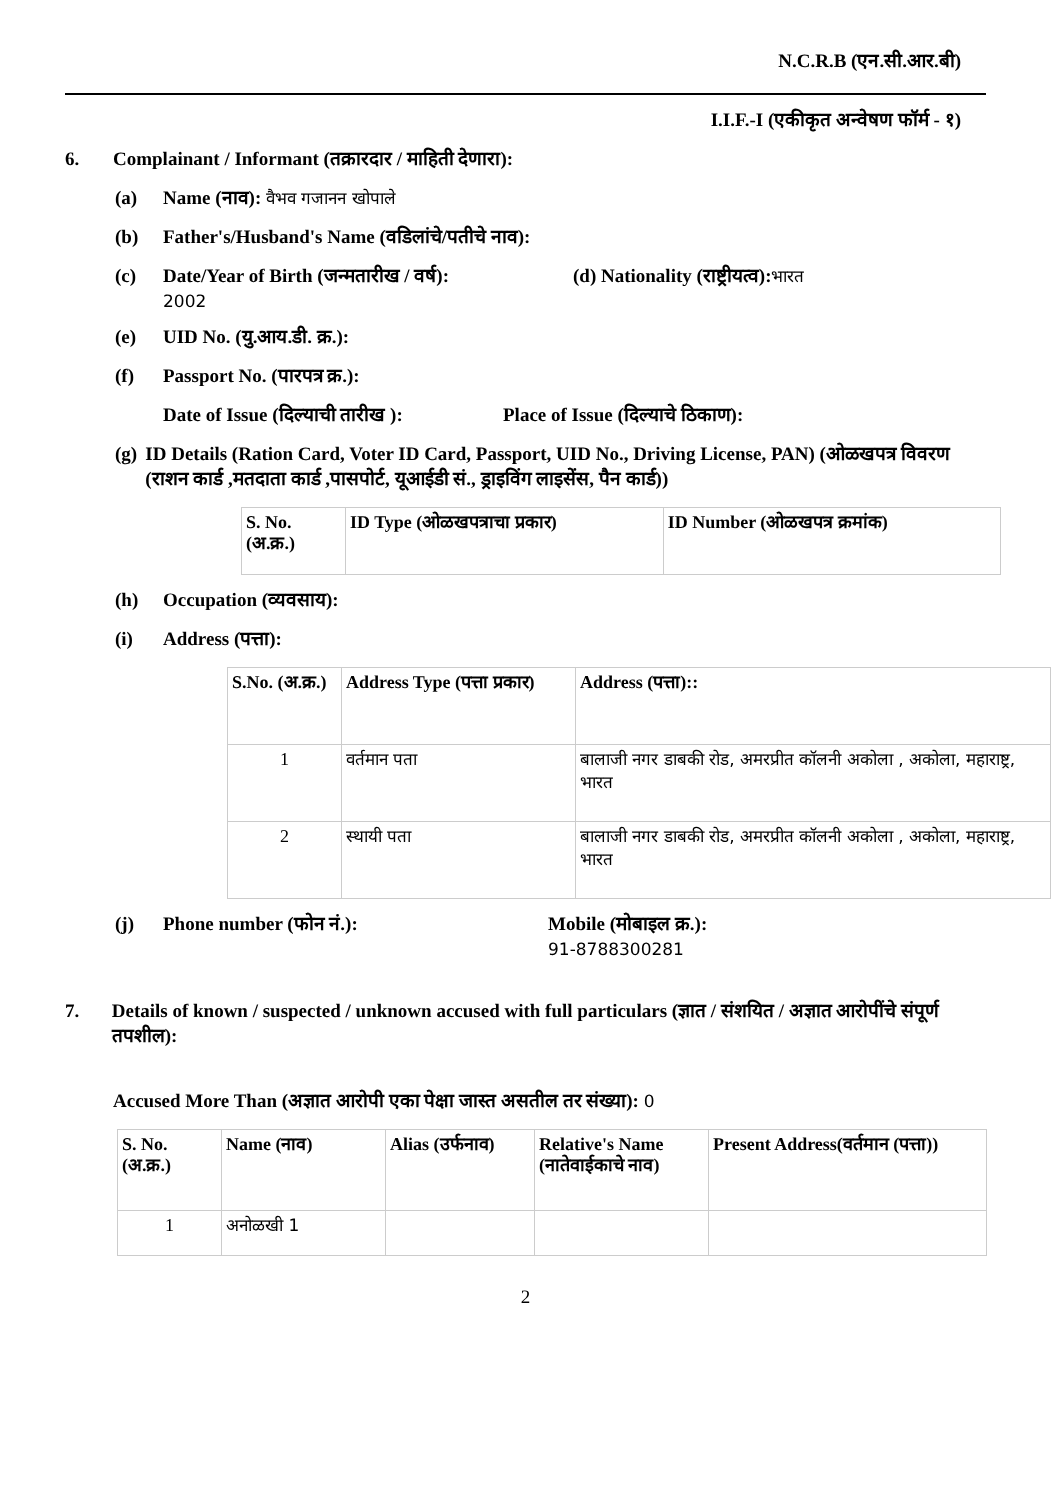N.C.R.B (एन.सी.आर.बी)
I.I.F.-I (एकीकृत अन्वेषण फॉर्म - १)
6. Complainant / Informant (तक्रारदार / माहिती देणारा):
(a) Name (नाव): वैभव गजानन खोपाले
(b) Father's/Husband's Name (वडिलांचे/पतीचे नाव):
(c) Date/Year of Birth (जन्मतारीख / वर्ष):
2002
(d) Nationality (राष्ट्रीयत्व): भारत
(e) UID No. (यु.आय.डी. क्र.):
(f) Passport No. (पारपत्र क्र.):
Date of Issue (दिल्याची तारीख ): Place of Issue (दिल्याचे ठिकाण):
(g) ID Details (Ration Card, Voter ID Card, Passport, UID No., Driving License, PAN) (ओळखपत्र विवरण (राशन कार्ड ,मतदाता कार्ड ,पासपोर्ट, यूआईडी सं., ड्राइविंग लाइसेंस, पैन कार्ड))
| S. No. (अ.क्र.) | ID Type (ओळखपत्राचा प्रकार) | ID Number (ओळखपत्र क्रमांक) |
| --- | --- | --- |
(h) Occupation (व्यवसाय):
(i) Address (पत्ता):
| S.No. (अ.क्र.) | Address Type (पत्ता प्रकार) | Address (पत्ता):: |
| --- | --- | --- |
| 1 | वर्तमान पता | बालाजी नगर डाबकी रोड, अमरप्रीत कॉलनी अकोला , अकोला, महाराष्ट्र, भारत |
| 2 | स्थायी पता | बालाजी नगर डाबकी रोड, अमरप्रीत कॉलनी अकोला , अकोला, महाराष्ट्र, भारत |
(j) Phone number (फोन नं.): Mobile (मोबाइल क्र.):
91-8788300281
7. Details of known / suspected / unknown accused with full particulars (ज्ञात / संशयित / अज्ञात आरोपींचे संपूर्ण तपशील):
Accused More Than (अज्ञात आरोपी एका पेक्षा जास्त असतील तर संख्या): 0
| S. No. (अ.क्र.) | Name (नाव) | Alias (उर्फनाव) | Relative's Name (नातेवाईकाचे नाव) | Present Address(वर्तमान (पत्ता)) |
| --- | --- | --- | --- | --- |
| 1 | अनोळखी 1 | | | |
2